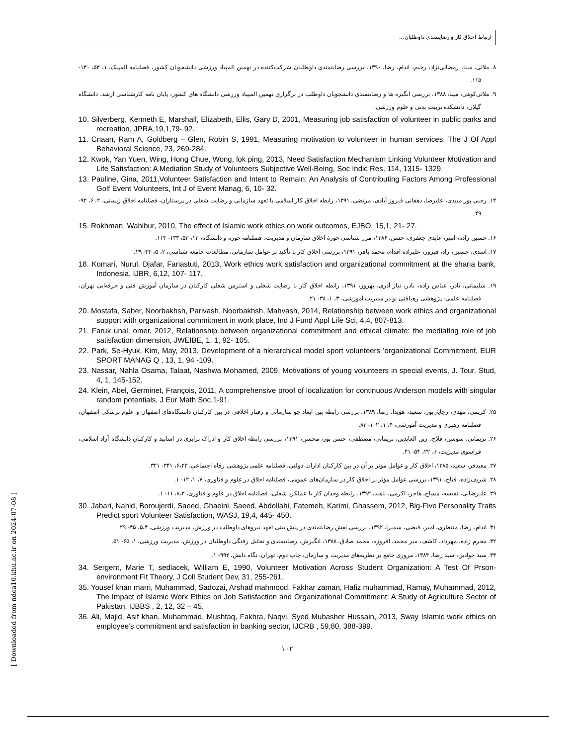ارتباط اخلاق کار و رضایتمندی داوطلبان...
۸. ملائی، مینا، رمضانی‌نژاد، رحیم، اندام، رضا، ۱۳۹۰، بررسی رضایتمندی داوطلبان شرکت‌کننده در نهمین المپیاد ورزشی دانشجویان کشور، فصلنامه المپیک، ۱، ۵۳، ۱۳۰- ۱۱۵.
۹. ملائی‌کوهی، مینا، ۱۳۸۸، بررسی انگیزه ها و رضایتمندی دانشجویان داوطلب در برگزاری نهمین المپیاد ورزشی دانشگاه های کشور، پایان نامه کارشناسی ارشد، دانشگاه گیلان، دانشکده تربیت بدنی و علوم ورزشی.
10. Silverberg, Kenneth E, Marshall, Elizabeth, Ellis, Gary D, 2001, Measuring job satisfaction of volunteer in public parks and recreation, JPRA,19,1,79- 92.
11. Cnaan, Ram A, Goldberg – Glen, Robin S, 1991, Measuring motivation to volunteer in human services, The J Of Appl Behavioral Science, 23, 269-284.
12. Kwok, Yan Yuen, Wing, Hong Chue, Wong, lok ping, 2013, Need Satisfaction Mechanism Linking Volunteer Motivation and Life Satisfaction: A Mediation Study of Volunteers Subjective Well-Being, Soc Indic Res, 114, 1315- 1329.
13. Pauline, Gina, 2011,Volunteer Satisfaction and Intent to Remain: An Analysis of Contributing Factors Among Professional Golf Event Volunteers, Int J of Event Manag, 6, 10- 32.
۱۴. رجبی پور میبدی، علیرضا، دهقانی فیروز آبادی، مرتضی، ۱۳۹۱، رابطه اخلاق کار اسلامی با تعهد سازمانی و رضایت شغلی در پرستاران، فصلنامه اخلاق زیستی، ۲، ۶، ۹۲- ۴۹.
15. Rokhman, Wahibur, 2010, The effect of Islamic work ethics on work outcomes, EJBO, 15,1, 21- 27.
۱۶. حسین زاده، امیر، عابدی جعفری، حسن، ۱۳۸۶، مرز شناسی حوزۀ اخلاق سازمان و مدیریت، فصلنامه حوزه و دانشگاه، ۱۳، ۵۳، ۱۳۳- ۱۱۴.
۱۷. اسدی، حسین، راد، فیروز، علیزاده اقدام، محمد باقر، ۱۳۹۱، بررسی اخلاق کار با تأکید بر عوامل سازمانی، مطالعات جامعه شناسی، ۲، ۵، ۴۴- ۲۹.
18. Komari, Nurul, Djafar, Fariastuti, 2013, Work ethics work satisfaction and organizational commitment at the sharia bank, Indonesia, IJBR, 6,12, 107- 117.
۱۹. سلیمانی، نادر، عباس زاده، نادر، نیاز آذری، بهروز، ۱۳۹۱، رابطه اخلاق کار با رضایت شغلی و استرس شغلی کارکنان در سازمان آموزش فنی و حرفه‌ایی تهران، فصلنامه علمی- پژوهشی رهیافتی نو در مدیریت آموزشی، ۳، ۱، ۳۸- ۲۱.
20. Mostafa, Saber, Noorbakhsh, Parivash, Noorbakhsh, Mahvash, 2014, Relationship between work ethics and organizational support with organizational commitment in work place, Ind J Fund Appl Life Sci, 4,4, 807-813.
21. Faruk unal, omer, 2012, Relationship between organizational commitment and ethical climate: the mediatlng role of job satisfaction dimension, JWEIBE, 1, 1, 92- 105.
22. Park, Se-Hyuk, Kim, May, 2013, Development of a hierarchical model sport volunteers ’organizational Commitment, EUR SPORT MANAG Q , 13, 1, 94 -109.
23. Nassar, Nahla Osama, Talaat, Nashwa Mohamed, 2009, Motivations of young volunteers in special events, J. Tour. Stud, 4, 1, 145-152.
24. Klein, Abel, Germinet, François, 2011, A comprehensive proof of localization for continuous Anderson models with singular random potentials, J Eur Math Soc.1-91.
۲۵. کریمی، مهدی، رجایی‌پور، سعید، هویدا، رضا، ۱۳۸۹، بررسی رابطه بین ابعاد جو سازمانی و رفتار اخلاقی در بین کارکنان دانشگاه‌های اصفهان و علوم پزشکی اصفهان، فصلنامه رهبری و مدیریت آموزشی، ۴، ۱، ۱۰۲- ۸۳.
۲۶. نریمانی، سوسن، فلاح، زین العابدین، نریمانی، مصطفی، حسن پور، محسن، ۱۳۹۱، بررسی رابطه اخلاق کار و ادراک برابری در اساتید و کارکنان دانشگاه آزاد اسلامی، فراسوی مدیریت، ۶، ۲۲، ۵۴- ۴۱.
۲۷. معیدفر، سعید، ۱۳۸۵، اخلاق کار و عوامل موثر بر آن در بین کارکنان ادارات دولتی، فصلنامه علمی پژوهشی رفاه اجتماعی، ۶،۲۳، ۳۴۱- ۳۲۱.
۲۸. شریف‌زاده، فتاح، ۱۳۹۱، بررسی عوامل مؤثر بر اخلاق کار در سازمان‌های عمومی، فصلنامه اخلاق در علوم و فناوری، ۷، ۱، ۱۲- ۱.
۲۹. علیرضایی، نفیسه، مساح، هاجر، اکرمی، ناهید، ۱۳۹۲، رابطه وجدان کار با عملکرد شغلی، فصلنامه اخلاق در علوم و فناوری، ۸،۲، ۱۱- ۱.
30. Jabari, Nahid, Boroujerdi, Saeed, Ghaeini, Saeed, Abdollahi, Fatemeh, Karimi, Ghassem, 2012, Big-Five Personality Traits Predict sport Volunteer Satisfaction, WASJ, 19,4, 445- 450.
۳۱. اندام، رضا، منتظری، امیر، فیضی، سمیرا، ۱۳۹۲، بررسی نقش رضایتمندی در پیش بینی تعهد نیروهای داوطلب در ورزش، مدیریت ورزشی، ۵،۴، ۴۵- ۲۹.
۳۲. محرم زاده، مهرداد، کاشف، میر محمد، افروزه، محمد صادق، ۱۳۸۸، انگیزش، رضایتمندی و تحلیل رفتگی داوطلبان در ورزش، مدیریت ورزشی، ۱، ۶۵- ۵۱.
۳۳. سید جوادین، سید رضا، ۱۳۸۴، مروری جامع بر نظریه‌های مدیریت و سازمان، چاپ دوم، تهران، نگاه دانش، ۹۹۲- ۱.
34. Sergent, Marie T, sedlacek, William E, 1990, Volunteer Motivation Across Student Organization: A Test Of Prson- environment Fit Theory, J Coll Student Dev, 31, 255-261.
35. Yousef khan marri, Muhammad, Sadozai, Arshad mahmood, Fakhar zaman, Hafiz muhammad, Ramay, Muhammad, 2012, The Impact of Islamic Work Ethics on Job Satisfaction and Organizational Commitment: A Study of Agriculture Sector of Pakistan, IJBBS , 2, 12, 32 – 45.
36. Ali, Majid, Asif khan, Muhammad, Mushtaq, Fakhra, Naqvi, Syed Mubasher Hussain, 2013, Sway Islamic work ethics on employee’s commitment and satisfaction in banking sector, IJCRB , 59,80, 388-399.
۱۰۲
[ Downloaded from ndea10.khu.ac.ir on 2024-07-08 ]